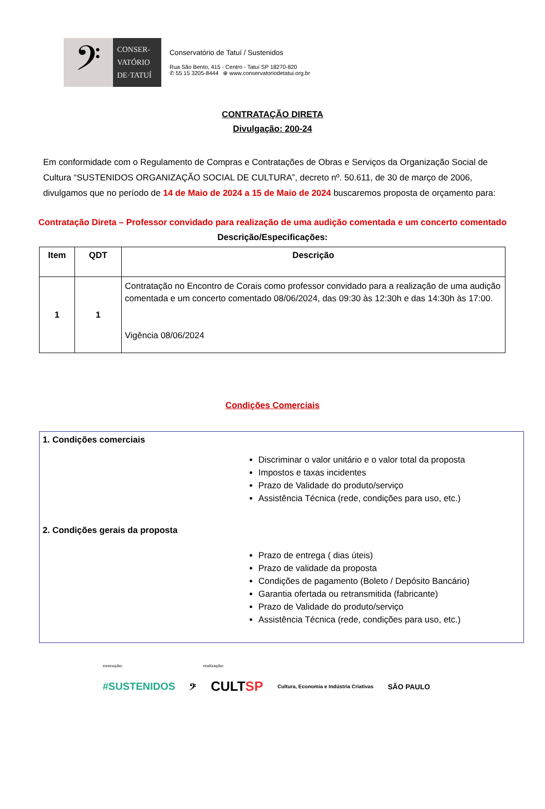𝄢
CONSER-
VATÓRIO
DE·TATUÍ
Conservatório de Tatuí / Sustenidos
Rua São Bento, 415 - Centro - Tatuí SP 18270-820
✆ 55 15 3205-8444 ⊕ www.conservatoriodetatui.org.br
CONTRATAÇÃO DIRETA
Divulgação: 200-24
Em conformidade com o Regulamento de Compras e Contratações de Obras e Serviços da Organização Social de Cultura “SUSTENIDOS ORGANIZAÇÃO SOCIAL DE CULTURA”, decreto nº. 50.611, de 30 de março de 2006, divulgamos que no período de 14 de Maio de 2024 a 15 de Maio de 2024 buscaremos proposta de orçamento para:
Contratação Direta – Professor convidado para realização de uma audição comentada e um concerto comentado
Descrição/Especificações:
| Item | QDT | Descrição |
| --- | --- | --- |
| 1 | 1 | Contratação no Encontro de Corais como professor convidado para a realização de uma audição comentada e um concerto comentado 08/06/2024, das 09:30 às 12:30h e das 14:30h às 17:00. Vigência 08/06/2024 |
Condições Comerciais
1. Condições comerciais
Discriminar o valor unitário e o valor total da proposta
Impostos e taxas incidentes
Prazo de Validade do produto/serviço
Assistência Técnica (rede, condições para uso, etc.)
2. Condições gerais da proposta
Prazo de entrega ( dias úteis)
Prazo de validade da proposta
Condições de pagamento (Boleto / Depósito Bancário)
Garantia ofertada ou retransmitida (fabricante)
Prazo de Validade do produto/serviço
Assistência Técnica (rede, condições para uso, etc.)
execução: realização:
#SUSTENIDOS 𝄢 CULTSP Cultura, Economia e Indústria Criativas SÃO PAULO